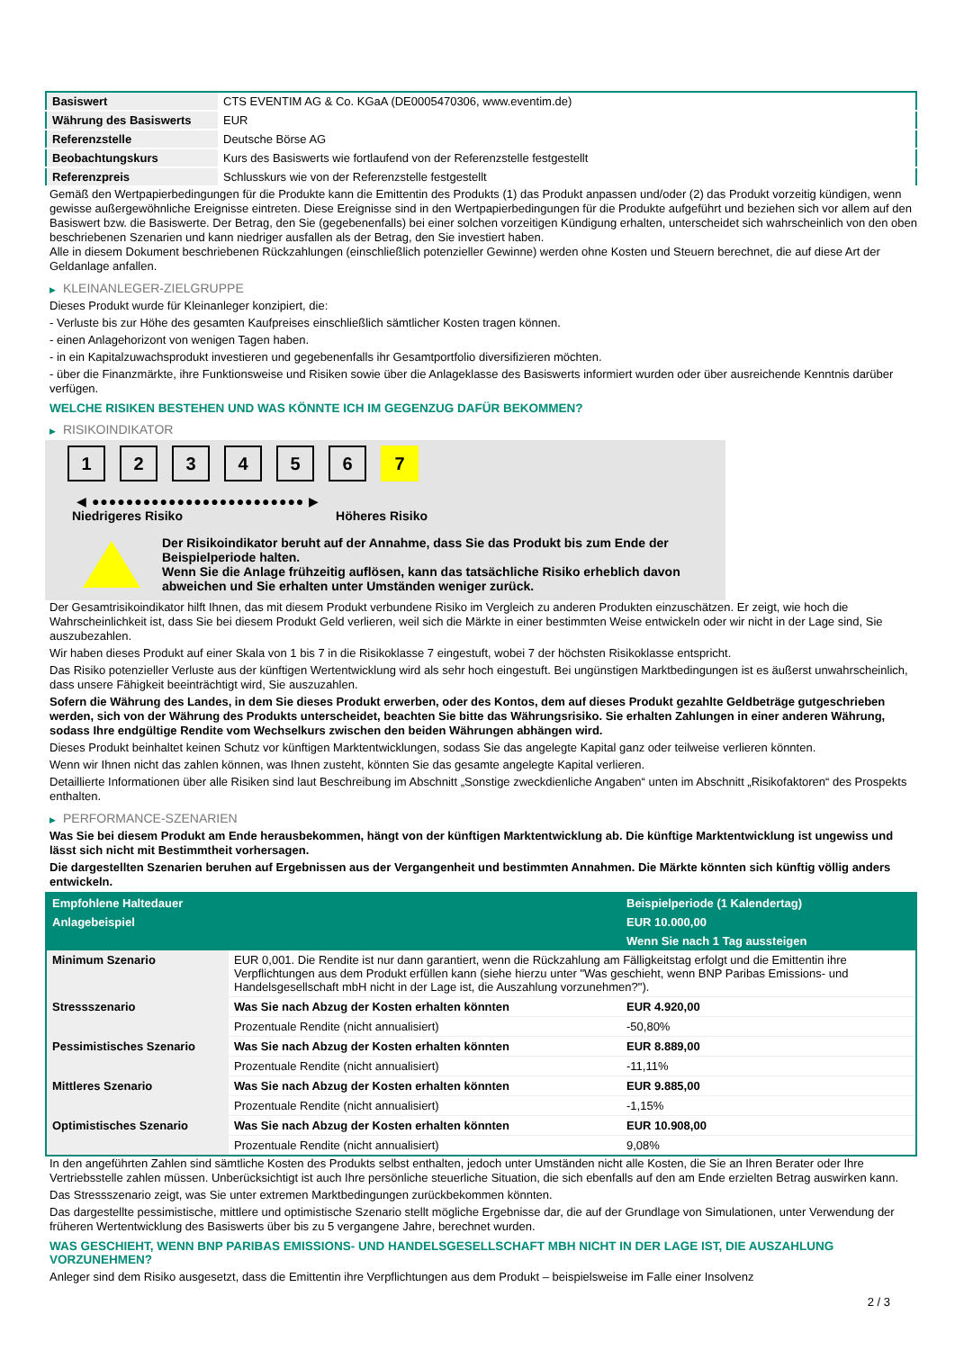| Basiswert | CTS EVENTIM AG & Co. KGaA (DE0005470306, www.eventim.de) |
| Währung des Basiswerts | EUR |
| Referenzstelle | Deutsche Börse AG |
| Beobachtungskurs | Kurs des Basiswerts wie fortlaufend von der Referenzstelle festgestellt |
| Referenzpreis | Schlusskurs wie von der Referenzstelle festgestellt |
Gemäß den Wertpapierbedingungen für die Produkte kann die Emittentin des Produkts (1) das Produkt anpassen und/oder (2) das Produkt vorzeitig kündigen, wenn gewisse außergewöhnliche Ereignisse eintreten. Diese Ereignisse sind in den Wertpapierbedingungen für die Produkte aufgeführt und beziehen sich vor allem auf den Basiswert bzw. die Basiswerte. Der Betrag, den Sie (gegebenenfalls) bei einer solchen vorzeitigen Kündigung erhalten, unterscheidet sich wahrscheinlich von den oben beschriebenen Szenarien und kann niedriger ausfallen als der Betrag, den Sie investiert haben.
Alle in diesem Dokument beschriebenen Rückzahlungen (einschließlich potenzieller Gewinne) werden ohne Kosten und Steuern berechnet, die auf diese Art der Geldanlage anfallen.
▶ KLEINANLEGER-ZIELGRUPPE
Dieses Produkt wurde für Kleinanleger konzipiert, die:
- Verluste bis zur Höhe des gesamten Kaufpreises einschließlich sämtlicher Kosten tragen können.
- einen Anlagehorizont von wenigen Tagen haben.
- in ein Kapitalzuwachsprodukt investieren und gegebenenfalls ihr Gesamtportfolio diversifizieren möchten.
- über die Finanzmärkte, ihre Funktionsweise und Risiken sowie über die Anlageklasse des Basiswerts informiert wurden oder über ausreichende Kenntnis darüber verfügen.
WELCHE RISIKEN BESTEHEN UND WAS KÖNNTE ICH IM GEGENZUG DAFÜR BEKOMMEN?
▶ RISIKOINDIKATOR
1 2 3 4 5 6 7
◀ ●●●●●●●●●●●●●●●●●●●●●●●●● ▶
Niedrigeres Risiko Höheres Risiko
Der Risikoindikator beruht auf der Annahme, dass Sie das Produkt bis zum Ende der Beispielperiode halten.
Wenn Sie die Anlage frühzeitig auflösen, kann das tatsächliche Risiko erheblich davon abweichen und Sie erhalten unter Umständen weniger zurück.
Der Gesamtrisikoindikator hilft Ihnen, das mit diesem Produkt verbundene Risiko im Vergleich zu anderen Produkten einzuschätzen. Er zeigt, wie hoch die Wahrscheinlichkeit ist, dass Sie bei diesem Produkt Geld verlieren, weil sich die Märkte in einer bestimmten Weise entwickeln oder wir nicht in der Lage sind, Sie auszubezahlen.
Wir haben dieses Produkt auf einer Skala von 1 bis 7 in die Risikoklasse 7 eingestuft, wobei 7 der höchsten Risikoklasse entspricht.
Das Risiko potenzieller Verluste aus der künftigen Wertentwicklung wird als sehr hoch eingestuft. Bei ungünstigen Marktbedingungen ist es äußerst unwahrscheinlich, dass unsere Fähigkeit beeinträchtigt wird, Sie auszuzahlen.
Sofern die Währung des Landes, in dem Sie dieses Produkt erwerben, oder des Kontos, dem auf dieses Produkt gezahlte Geldbeträge gutgeschrieben werden, sich von der Währung des Produkts unterscheidet, beachten Sie bitte das Währungsrisiko. Sie erhalten Zahlungen in einer anderen Währung, sodass Ihre endgültige Rendite vom Wechselkurs zwischen den beiden Währungen abhängen wird.
Dieses Produkt beinhaltet keinen Schutz vor künftigen Marktentwicklungen, sodass Sie das angelegte Kapital ganz oder teilweise verlieren könnten.
Wenn wir Ihnen nicht das zahlen können, was Ihnen zusteht, könnten Sie das gesamte angelegte Kapital verlieren.
Detaillierte Informationen über alle Risiken sind laut Beschreibung im Abschnitt „Sonstige zweckdienliche Angaben“ unten im Abschnitt „Risikofaktoren“ des Prospekts enthalten.
▶ PERFORMANCE-SZENARIEN
Was Sie bei diesem Produkt am Ende herausbekommen, hängt von der künftigen Marktentwicklung ab. Die künftige Marktentwicklung ist ungewiss und lässt sich nicht mit Bestimmtheit vorhersagen.
Die dargestellten Szenarien beruhen auf Ergebnissen aus der Vergangenheit und bestimmten Annahmen. Die Märkte könnten sich künftig völlig anders entwickeln.
| Empfohlene Haltedauer | | Beispielperiode (1 Kalendertag) |
| Anlagebeispiel | | EUR 10.000,00 |
| | | Wenn Sie nach 1 Tag aussteigen |
| Minimum Szenario | EUR 0,001. Die Rendite ist nur dann garantiert, wenn die Rückzahlung am Fälligkeitstag erfolgt und die Emittentin ihre Verpflichtungen aus dem Produkt erfüllen kann (siehe hierzu unter "Was geschieht, wenn BNP Paribas Emissions- und Handelsgesellschaft mbH nicht in der Lage ist, die Auszahlung vorzunehmen?"). | |
| Stressszenario | Was Sie nach Abzug der Kosten erhalten könnten | EUR 4.920,00 |
| | Prozentuale Rendite (nicht annualisiert) | -50,80% |
| Pessimistisches Szenario | Was Sie nach Abzug der Kosten erhalten könnten | EUR 8.889,00 |
| | Prozentuale Rendite (nicht annualisiert) | -11,11% |
| Mittleres Szenario | Was Sie nach Abzug der Kosten erhalten könnten | EUR 9.885,00 |
| | Prozentuale Rendite (nicht annualisiert) | -1,15% |
| Optimistisches Szenario | Was Sie nach Abzug der Kosten erhalten könnten | EUR 10.908,00 |
| | Prozentuale Rendite (nicht annualisiert) | 9,08% |
In den angeführten Zahlen sind sämtliche Kosten des Produkts selbst enthalten, jedoch unter Umständen nicht alle Kosten, die Sie an Ihren Berater oder Ihre Vertriebsstelle zahlen müssen. Unberücksichtigt ist auch Ihre persönliche steuerliche Situation, die sich ebenfalls auf den am Ende erzielten Betrag auswirken kann.
Das Stressszenario zeigt, was Sie unter extremen Marktbedingungen zurückbekommen könnten.
Das dargestellte pessimistische, mittlere und optimistische Szenario stellt mögliche Ergebnisse dar, die auf der Grundlage von Simulationen, unter Verwendung der früheren Wertentwicklung des Basiswerts über bis zu 5 vergangene Jahre, berechnet wurden.
WAS GESCHIEHT, WENN BNP PARIBAS EMISSIONS- UND HANDELSGESELLSCHAFT MBH NICHT IN DER LAGE IST, DIE AUSZAHLUNG VORZUNEHMEN?
Anleger sind dem Risiko ausgesetzt, dass die Emittentin ihre Verpflichtungen aus dem Produkt – beispielsweise im Falle einer Insolvenz
2 / 3